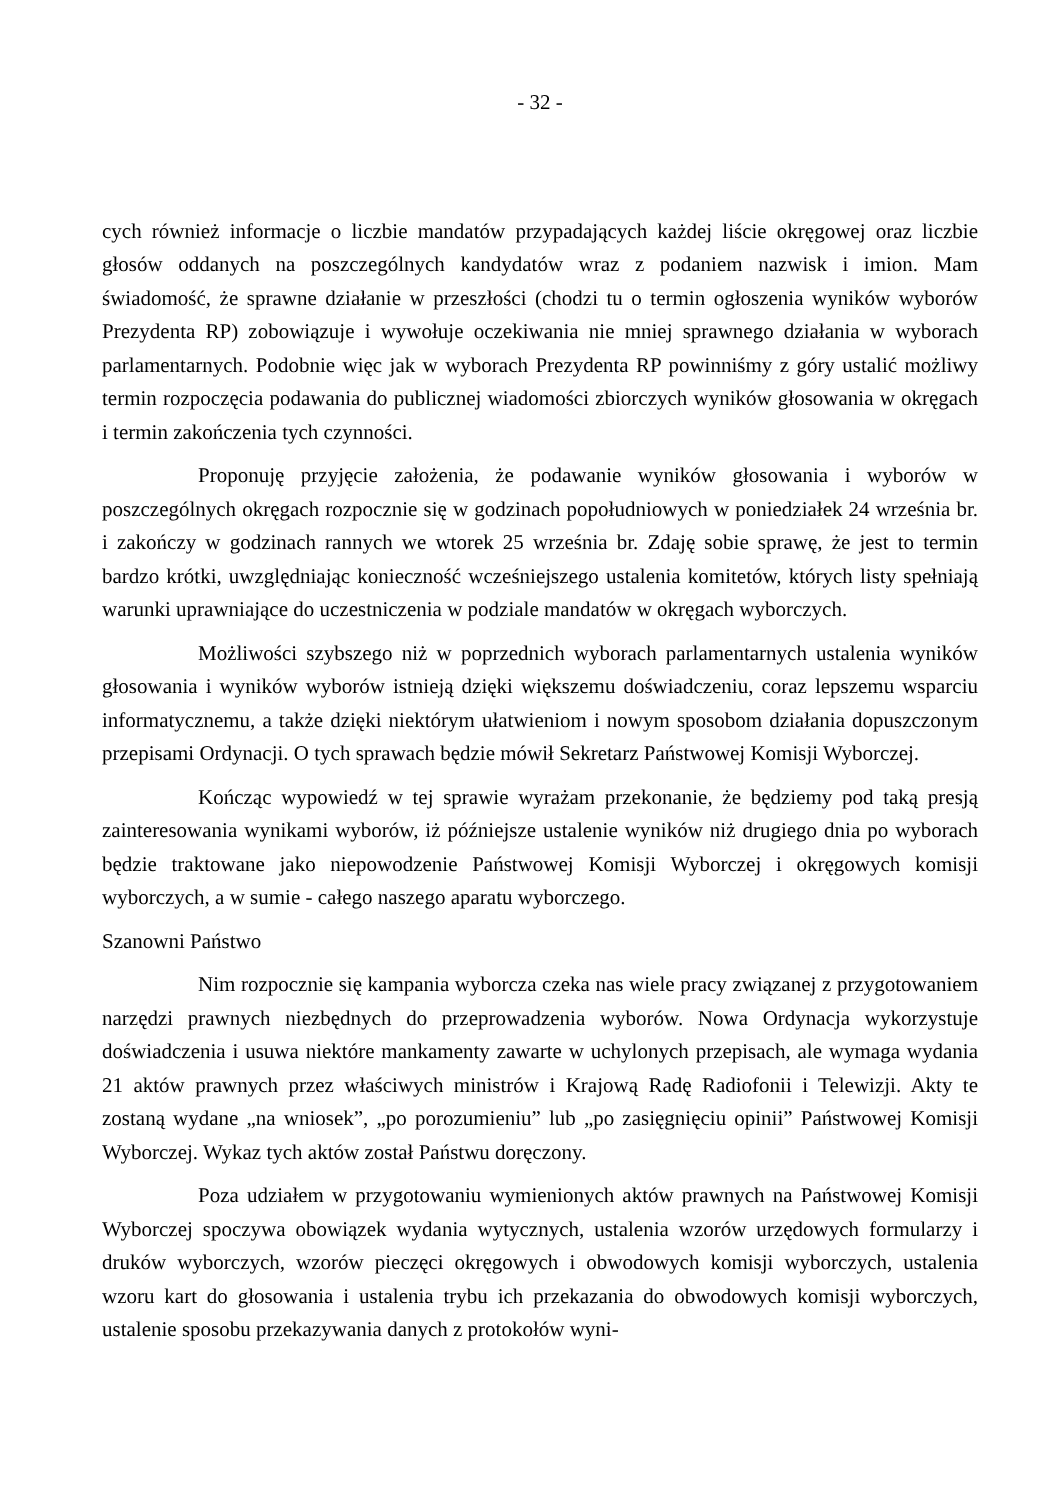- 32 -
cych również informacje o liczbie mandatów przypadających każdej liście okręgowej oraz liczbie głosów oddanych na poszczególnych kandydatów wraz z podaniem nazwisk i imion. Mam świadomość, że sprawne działanie w przeszłości (chodzi tu o termin ogłoszenia wyników wyborów Prezydenta RP) zobowiązuje i wywołuje oczekiwania nie mniej sprawnego działania w wyborach parlamentarnych. Podobnie więc jak w wyborach Prezydenta RP powinniśmy z góry ustalić możliwy termin rozpoczęcia podawania do publicznej wiadomości zbiorczych wyników głosowania w okręgach i termin zakończenia tych czynności.
Proponuję przyjęcie założenia, że podawanie wyników głosowania i wyborów w poszczególnych okręgach rozpocznie się w godzinach popołudniowych w poniedziałek 24 września br. i zakończy w godzinach rannych we wtorek 25 września br. Zdaję sobie sprawę, że jest to termin bardzo krótki, uwzględniając konieczność wcześniejszego ustalenia komitetów, których listy spełniają warunki uprawniające do uczestniczenia w podziale mandatów w okręgach wyborczych.
Możliwości szybszego niż w poprzednich wyborach parlamentarnych ustalenia wyników głosowania i wyników wyborów istnieją dzięki większemu doświadczeniu, coraz lepszemu wsparciu informatycznemu, a także dzięki niektórym ułatwieniom i nowym sposobom działania dopuszczonym przepisami Ordynacji. O tych sprawach będzie mówił Sekretarz Państwowej Komisji Wyborczej.
Kończąc wypowiedź w tej sprawie wyrażam przekonanie, że będziemy pod taką presją zainteresowania wynikami wyborów, iż późniejsze ustalenie wyników niż drugiego dnia po wyborach będzie traktowane jako niepowodzenie Państwowej Komisji Wyborczej i okręgowych komisji wyborczych, a w sumie - całego naszego aparatu wyborczego.
Szanowni Państwo
Nim rozpocznie się kampania wyborcza czeka nas wiele pracy związanej z przygotowaniem narzędzi prawnych niezbędnych do przeprowadzenia wyborów. Nowa Ordynacja wykorzystuje doświadczenia i usuwa niektóre mankamenty zawarte w uchylonych przepisach, ale wymaga wydania 21 aktów prawnych przez właściwych ministrów i Krajową Radę Radiofonii i Telewizji. Akty te zostaną wydane „na wniosek”, „po porozumieniu” lub „po zasięgnięciu opinii” Państwowej Komisji Wyborczej. Wykaz tych aktów został Państwu doręczony.
Poza udziałem w przygotowaniu wymienionych aktów prawnych na Państwowej Komisji Wyborczej spoczywa obowiązek wydania wytycznych, ustalenia wzorów urzędowych formularzy i druków wyborczych, wzorów pieczęci okręgowych i obwodowych komisji wyborczych, ustalenia wzoru kart do głosowania i ustalenia trybu ich przekazania do obwodowych komisji wyborczych, ustalenie sposobu przekazywania danych z protokołów wyni-